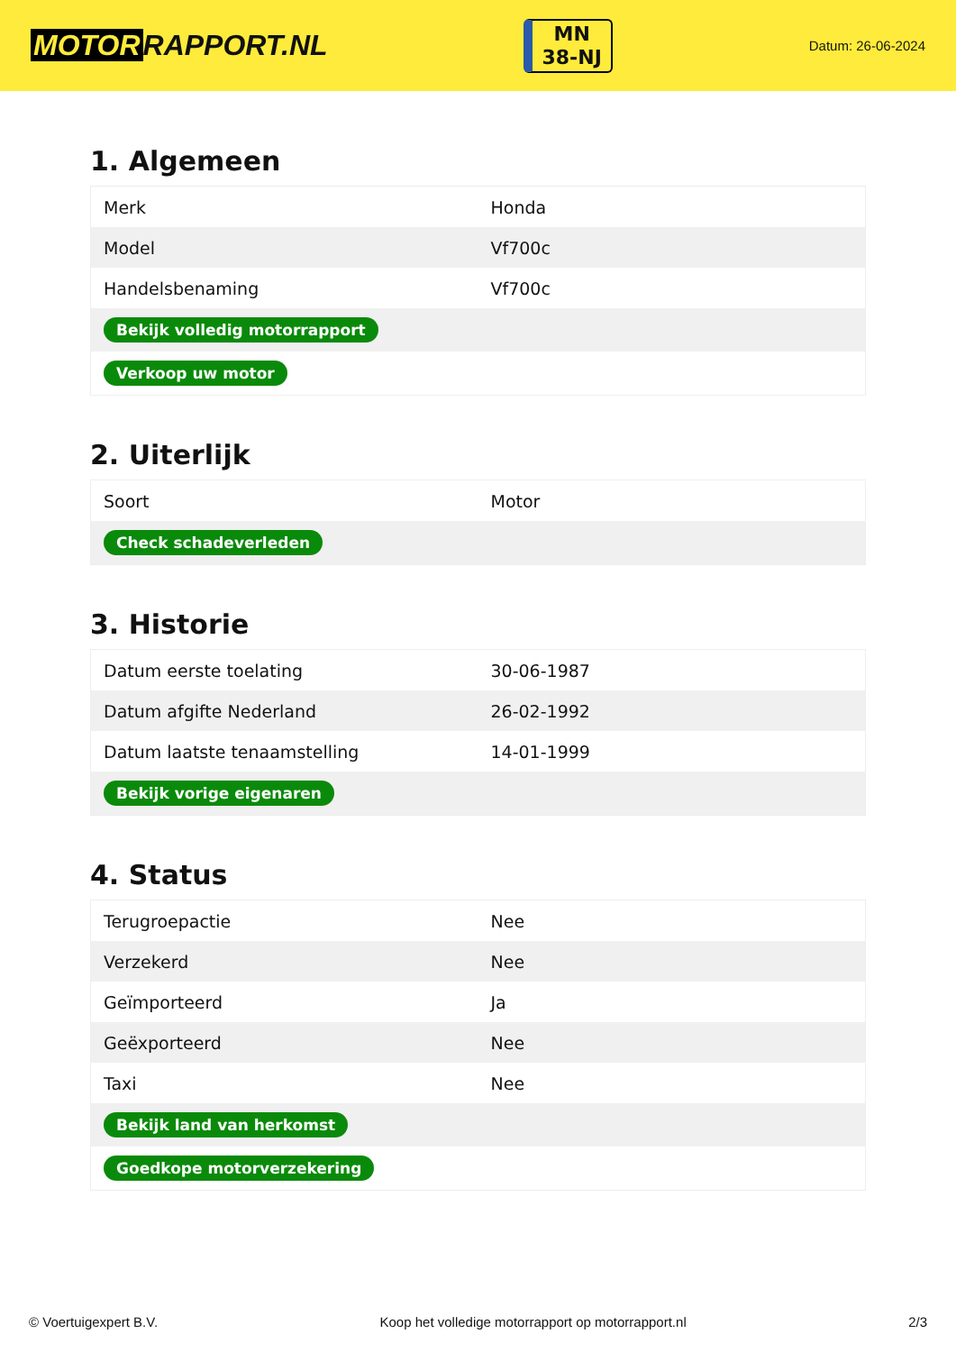MOTOR RAPPORT.NL
MN
38-NJ
Datum: 26-06-2024
1. Algemeen
| Merk | Honda |
| Model | Vf700c |
| Handelsbenaming | Vf700c |
| Bekijk volledig motorrapport | |
| Verkoop uw motor | |
2. Uiterlijk
| Soort | Motor |
| Check schadeverleden | |
3. Historie
| Datum eerste toelating | 30-06-1987 |
| Datum afgifte Nederland | 26-02-1992 |
| Datum laatste tenaamstelling | 14-01-1999 |
| Bekijk vorige eigenaren | |
4. Status
| Terugroepactie | Nee |
| Verzekerd | Nee |
| Geïmporteerd | Ja |
| Geëxporteerd | Nee |
| Taxi | Nee |
| Bekijk land van herkomst | |
| Goedkope motorverzekering | |
© Voertuigexpert B.V. Koop het volledige motorrapport op motorrapport.nl 2/3